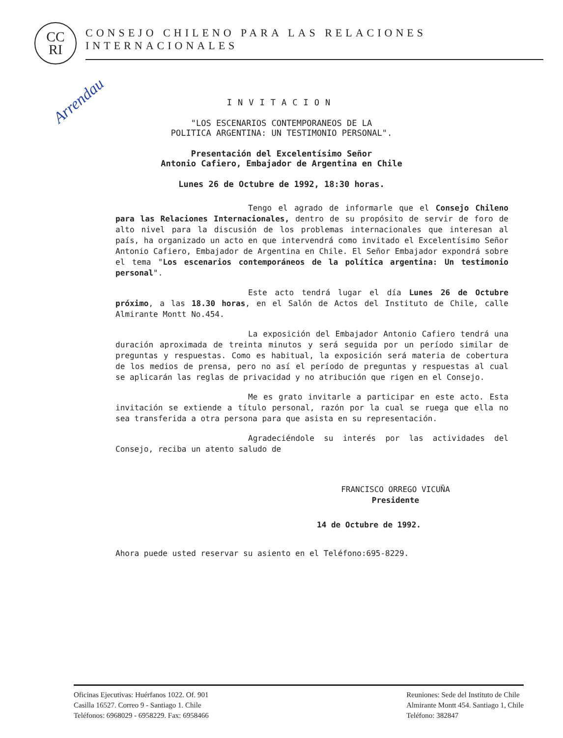CC
RI
CONSEJO CHILENO PARA LAS RELACIONES INTERNACIONALES
Arrendau
INVITACION
"LOS ESCENARIOS CONTEMPORANEOS DE LA
POLITICA ARGENTINA: UN TESTIMONIO PERSONAL".
Presentación del Excelentísimo Señor
Antonio Cafiero, Embajador de Argentina en Chile
Lunes 26 de Octubre de 1992, 18:30 horas.
Tengo el agrado de informarle que el Consejo Chileno para las Relaciones Internacionales, dentro de su propósito de servir de foro de alto nivel para la discusión de los problemas internacionales que interesan al país, ha organizado un acto en que intervendrá como invitado el Excelentísimo Señor Antonio Cafiero, Embajador de Argentina en Chile. El Señor Embajador expondrá sobre el tema "Los escenarios contemporáneos de la política argentina: Un testimonio personal".
Este acto tendrá lugar el día Lunes 26 de Octubre próximo, a las 18.30 horas, en el Salón de Actos del Instituto de Chile, calle Almirante Montt No.454.
La exposición del Embajador Antonio Cafiero tendrá una duración aproximada de treinta minutos y será seguida por un período similar de preguntas y respuestas. Como es habitual, la exposición será materia de cobertura de los medios de prensa, pero no así el período de preguntas y respuestas al cual se aplicarán las reglas de privacidad y no atribución que rigen en el Consejo.
Me es grato invitarle a participar en este acto. Esta invitación se extiende a título personal, razón por la cual se ruega que ella no sea transferida a otra persona para que asista en su representación.
Agradeciéndole su interés por las actividades del Consejo, reciba un atento saludo de
FRANCISCO ORREGO VICUÑA
Presidente
14 de Octubre de 1992.
Ahora puede usted reservar su asiento en el Teléfono:695-8229.
Oficinas Ejecutivas: Huérfanos 1022. Of. 901
Casilla 16527. Correo 9 - Santiago 1. Chile
Teléfonos: 6968029 - 6958229. Fax: 6958466
Reuniones: Sede del Instituto de Chile
Almirante Montt 454. Santiago 1, Chile
Teléfono: 382847